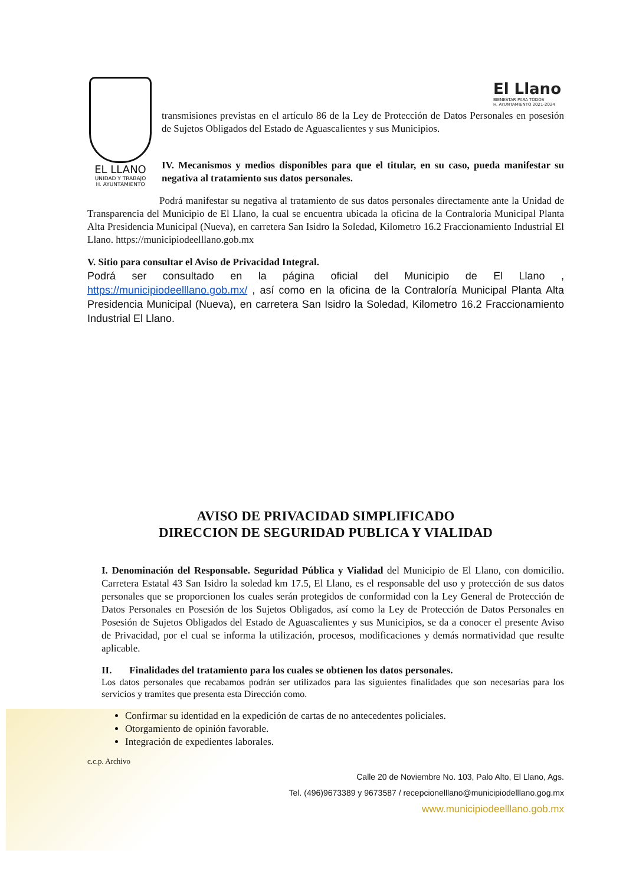EL LLANO
UNIDAD Y TRABAJO
H. AYUNTAMIENTO
transmisiones previstas en el artículo 86 de la Ley de Protección de Datos Personales en posesión de Sujetos Obligados del Estado de Aguascalientes y sus Municipios.
IV. Mecanismos y medios disponibles para que el titular, en su caso, pueda manifestar su negativa al tratamiento sus datos personales.
Podrá manifestar su negativa al tratamiento de sus datos personales directamente ante la Unidad de Transparencia del Municipio de El Llano, la cual se encuentra ubicada la oficina de la Contraloría Municipal Planta Alta Presidencia Municipal (Nueva), en carretera San Isidro la Soledad, Kilometro 16.2 Fraccionamiento Industrial El Llano. https://municipiodeelllano.gob.mx
V. Sitio para consultar el Aviso de Privacidad Integral.
Podrá ser consultado en la página oficial del Municipio de El Llano , https://municipiodeelllano.gob.mx/ , así como en la oficina de la Contraloría Municipal Planta Alta Presidencia Municipal (Nueva), en carretera San Isidro la Soledad, Kilometro 16.2 Fraccionamiento Industrial El Llano.
El Llano
BIENESTAR PARA TODOS
H. AYUNTAMIENTO 2021-2024
AVISO DE PRIVACIDAD SIMPLIFICADO
DIRECCION DE SEGURIDAD PUBLICA Y VIALIDAD
I. Denominación del Responsable. Seguridad Pública y Vialidad del Municipio de El Llano, con domicilio. Carretera Estatal 43 San Isidro la soledad km 17.5, El Llano, es el responsable del uso y protección de sus datos personales que se proporcionen los cuales serán protegidos de conformidad con la Ley General de Protección de Datos Personales en Posesión de los Sujetos Obligados, así como la Ley de Protección de Datos Personales en Posesión de Sujetos Obligados del Estado de Aguascalientes y sus Municipios, se da a conocer el presente Aviso de Privacidad, por el cual se informa la utilización, procesos, modificaciones y demás normatividad que resulte aplicable.
II. Finalidades del tratamiento para los cuales se obtienen los datos personales.
Los datos personales que recabamos podrán ser utilizados para las siguientes finalidades que son necesarias para los servicios y tramites que presenta esta Dirección como.
Confirmar su identidad en la expedición de cartas de no antecedentes policiales.
Otorgamiento de opinión favorable.
Integración de expedientes laborales.
c.c.p. Archivo
Calle 20 de Noviembre No. 103, Palo Alto, El Llano, Ags.
Tel. (496)9673389 y 9673587 / recepcionelllano@municipiodelllano.gog.mx
www.municipiodeelllano.gob.mx